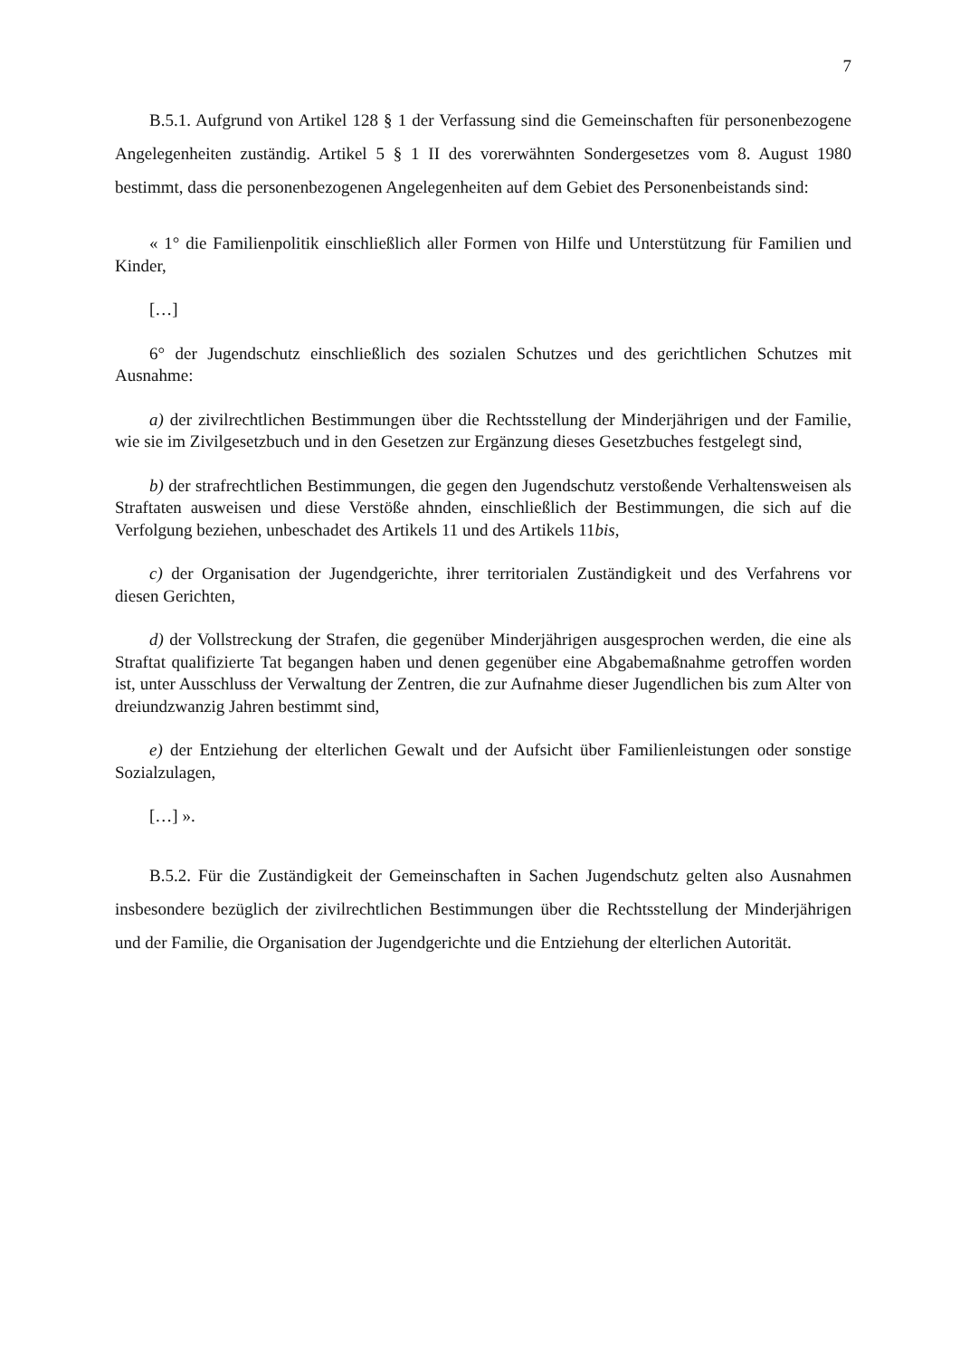7
B.5.1. Aufgrund von Artikel 128 § 1 der Verfassung sind die Gemeinschaften für personenbezogene Angelegenheiten zuständig. Artikel 5 § 1 II des vorerwähnten Sondergesetzes vom 8. August 1980 bestimmt, dass die personenbezogenen Angelegenheiten auf dem Gebiet des Personenbeistands sind:
« 1° die Familienpolitik einschließlich aller Formen von Hilfe und Unterstützung für Familien und Kinder,
[…]
6° der Jugendschutz einschließlich des sozialen Schutzes und des gerichtlichen Schutzes mit Ausnahme:
a) der zivilrechtlichen Bestimmungen über die Rechtsstellung der Minderjährigen und der Familie, wie sie im Zivilgesetzbuch und in den Gesetzen zur Ergänzung dieses Gesetzbuches festgelegt sind,
b) der strafrechtlichen Bestimmungen, die gegen den Jugendschutz verstoßende Verhaltensweisen als Straftaten ausweisen und diese Verstöße ahnden, einschließlich der Bestimmungen, die sich auf die Verfolgung beziehen, unbeschadet des Artikels 11 und des Artikels 11bis,
c) der Organisation der Jugendgerichte, ihrer territorialen Zuständigkeit und des Verfahrens vor diesen Gerichten,
d) der Vollstreckung der Strafen, die gegenüber Minderjährigen ausgesprochen werden, die eine als Straftat qualifizierte Tat begangen haben und denen gegenüber eine Abgabemaßnahme getroffen worden ist, unter Ausschluss der Verwaltung der Zentren, die zur Aufnahme dieser Jugendlichen bis zum Alter von dreiundzwanzig Jahren bestimmt sind,
e) der Entziehung der elterlichen Gewalt und der Aufsicht über Familienleistungen oder sonstige Sozialzulagen,
[…] ».
B.5.2. Für die Zuständigkeit der Gemeinschaften in Sachen Jugendschutz gelten also Ausnahmen insbesondere bezüglich der zivilrechtlichen Bestimmungen über die Rechtsstellung der Minderjährigen und der Familie, die Organisation der Jugendgerichte und die Entziehung der elterlichen Autorität.